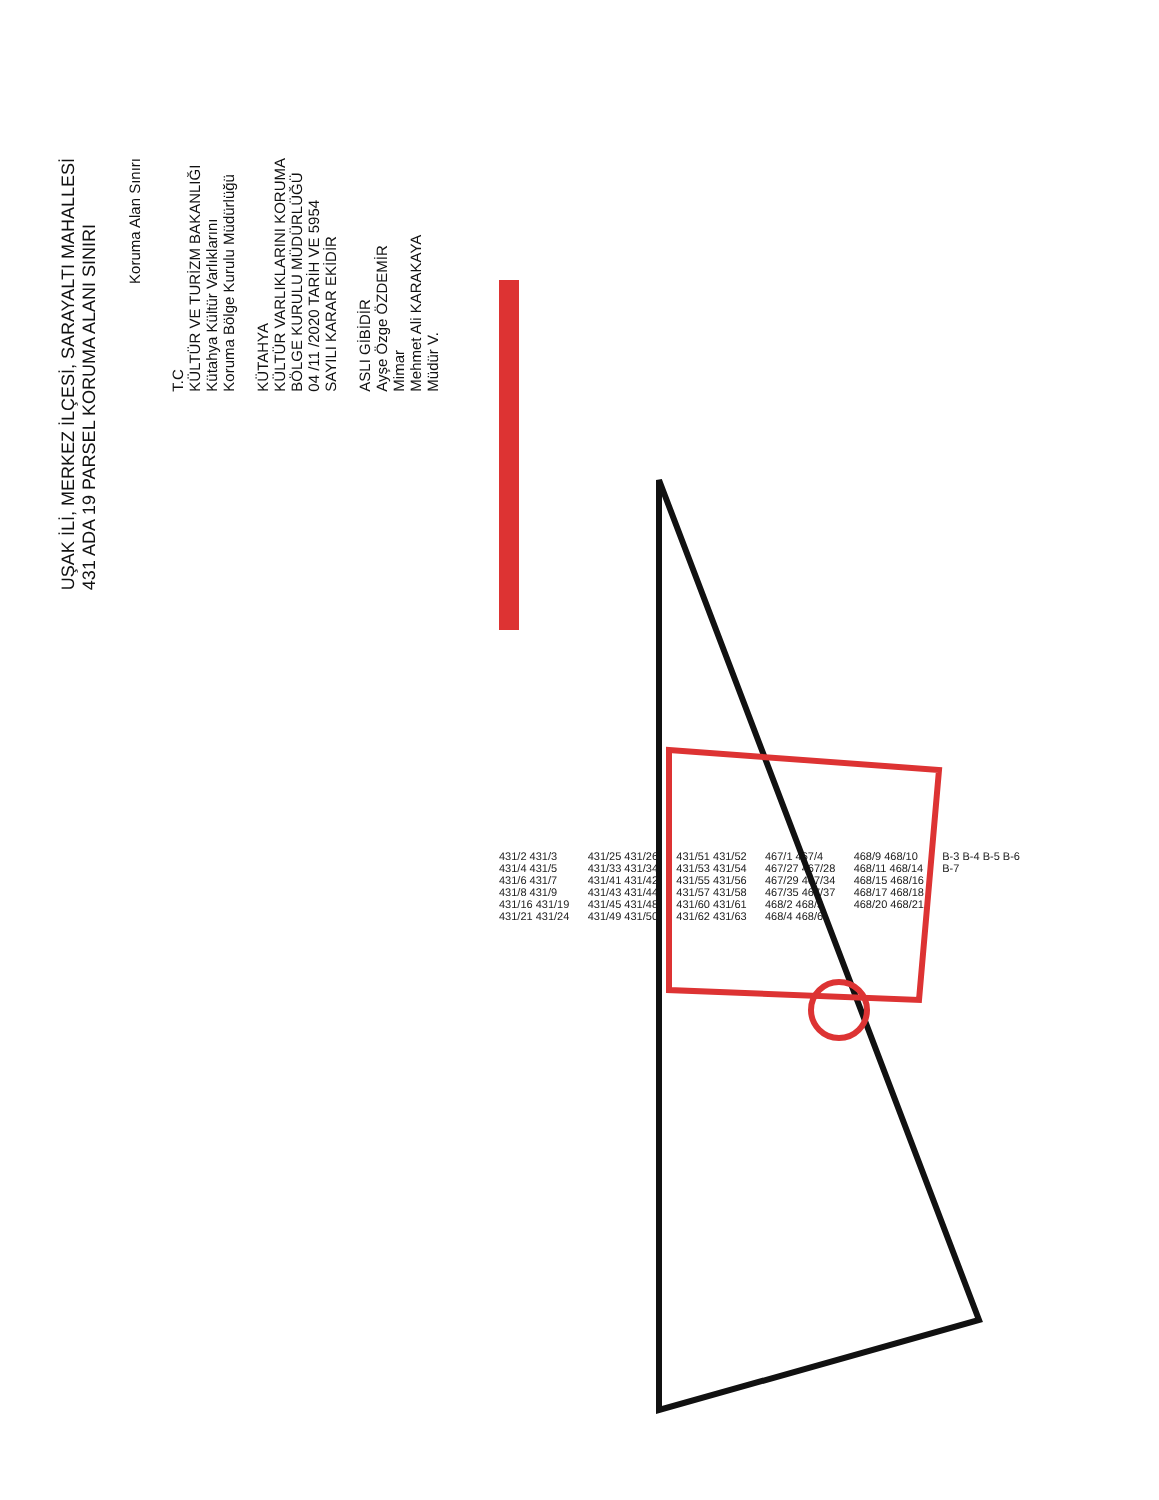UŞAK İLİ, MERKEZ İLÇESİ, SARAYALTI MAHALLESİ
431 ADA 19 PARSEL KORUMA ALANI SINIRI
Koruma Alan Sınırı
T.C
KÜLTÜR VE TURİZM BAKANLIĞI
Kütahya Kültür Varlıklarını
Koruma Bölge Kurulu Müdürlüğü
KÜTAHYA
KÜLTÜR VARLIKLARINI KORUMA
BÖLGE KURULU MÜDÜRLÜĞÜ
04 /11 /2020 TARİH VE 5954
SAYILI KARAR EKİDİR
ASLI GİBİDİR
Ayşe Özge ÖZDEMİR
Mimar
Mehmet Ali KARAKAYA
Müdür V.
431/2 431/3 431/4 431/5 431/6 431/7 431/8 431/9 431/16 431/19 431/21 431/24 431/25 431/26 431/33 431/34 431/41 431/42 431/43 431/44 431/45 431/48 431/49 431/50 431/51 431/52 431/53 431/54 431/55 431/56 431/57 431/58 431/60 431/61 431/62 431/63 467/1 467/4 467/27 467/28 467/29 467/34 467/35 467/37 468/2 468/3 468/4 468/6 468/9 468/10 468/11 468/14 468/15 468/16 468/17 468/18 468/20 468/21 B-3 B-4 B-5 B-6 B-7